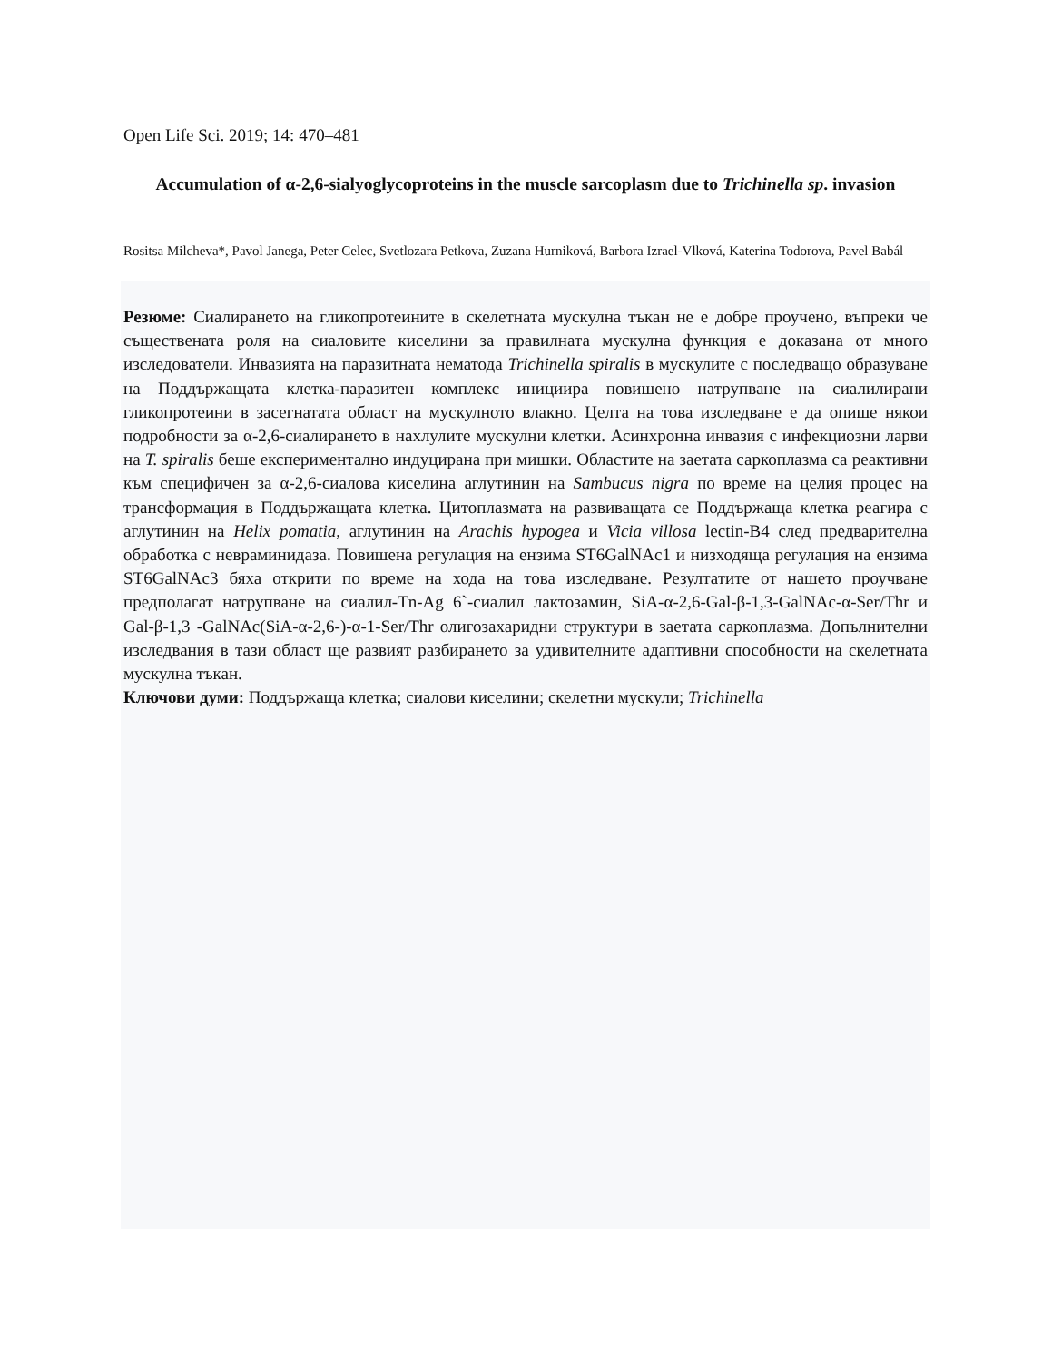Open Life Sci. 2019; 14: 470–481
Accumulation of α-2,6-sialyoglycoproteins in the muscle sarcoplasm due to Trichinella sp. invasion
Rositsa Milcheva*, Pavol Janega, Peter Celec, Svetlozara Petkova, Zuzana Hurniková, Barbora Izrael-Vlková, Katerina Todorova, Pavel Babál
Резюме: Сиалирането на гликопротеините в скелетната мускулна тъкан не е добре проучено, въпреки че съществената роля на сиаловите киселини за правилната мускулна функция е доказана от много изследователи. Инвазията на паразитната нематода Trichinella spiralis в мускулите с последващо образуване на Поддържащата клетка-паразитен комплекс инициира повишено натрупване на сиалилирани гликопротеини в засегнатата област на мускулното влакно. Целта на това изследване е да опише някои подробности за α-2,6-сиалирането в нахлулите мускулни клетки. Асинхронна инвазия с инфекциозни ларви на T. spiralis беше експериментално индуцирана при мишки. Областите на заетата саркоплазма са реактивни към специфичен за α-2,6-сиалова киселина аглутинин на Sambucus nigra по време на целия процес на трансформация в Поддържащата клетка. Цитоплазмата на развиващата се Поддържаща клетка реагира с аглутинин на Helix pomatia, аглутинин на Arachis hypogea и Vicia villosa lectin-B4 след предварителна обработка с невраминидаза. Повишена регулация на ензима ST6GalNAc1 и низходяща регулация на ензима ST6GalNAc3 бяха открити по време на хода на това изследване. Резултатите от нашето проучване предполагат натрупване на сиалил-Tn-Ag 6`-сиалил лактозамин, SiA-α-2,6-Gal-β-1,3-GalNAc-α-Ser/Thr и Gal-β-1,3 -GalNAc(SiA-α-2,6-)-α-1-Ser/Thr олигозахаридни структури в заетата саркоплазма. Допълнителни изследвания в тази област ще развият разбирането за удивителните адаптивни способности на скелетната мускулна тъкан.
Ключови думи: Поддържаща клетка; сиалови киселини; скелетни мускули; Trichinella